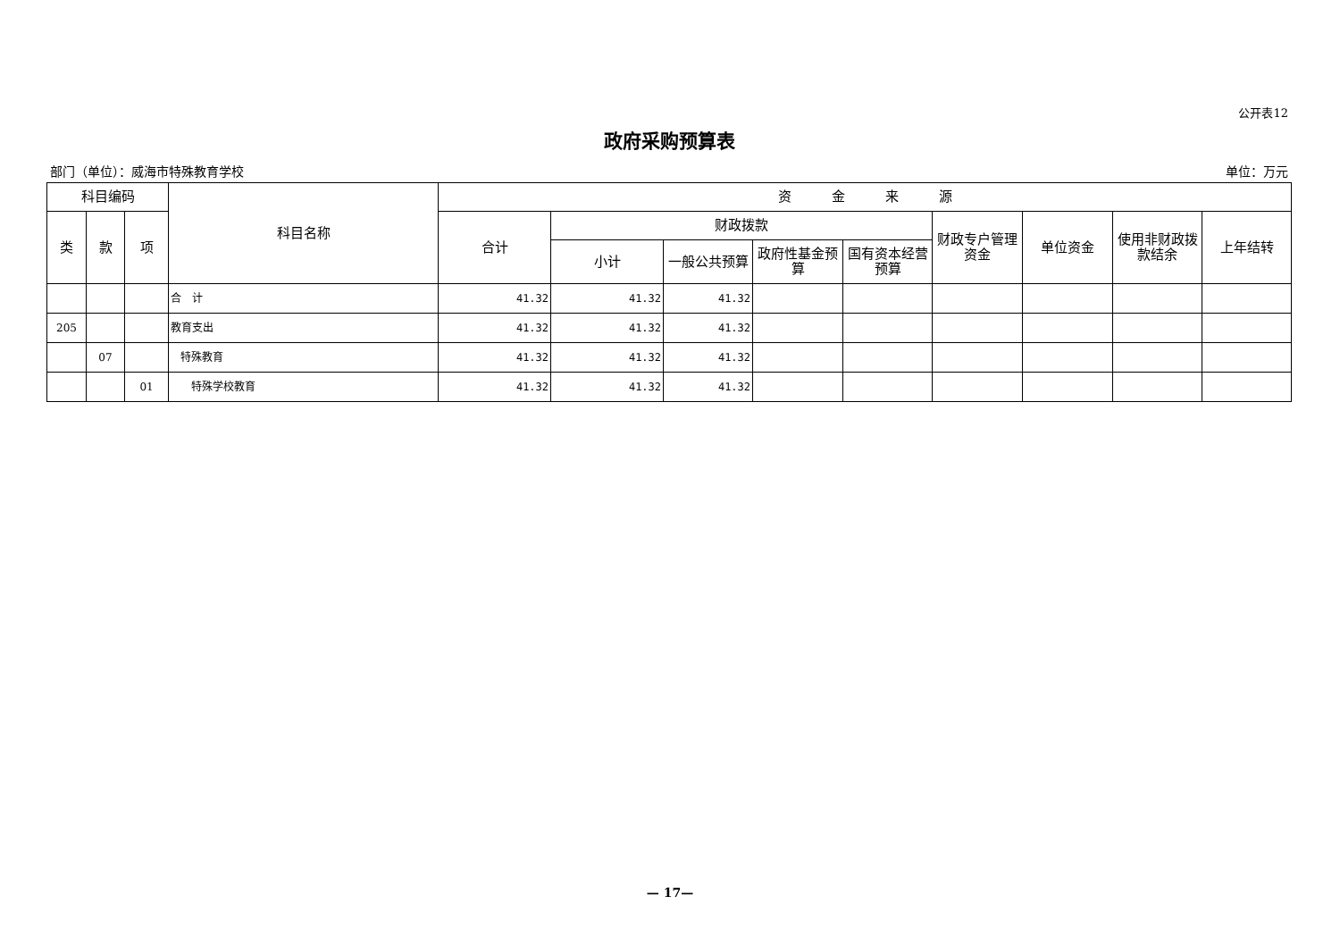公开表12
政府采购预算表
部门（单位）：威海市特殊教育学校 单位：万元
| 科目编码 | | | 科目名称 | 资 金 来 源 | | | | | | | | |
| --- | --- | --- | --- | --- | --- | --- | --- | --- | --- | --- | --- | --- |
| 类 | 款 | 项 | | 合计 | 财政拨款 | | | | 财政专户管理资金 | 单位资金 | 使用非财政拨款结余 | 上年结转 |
| | | | | | 小计 | 一般公共预算 | 政府性基金预算 | 国有资本经营预算 | | | | |
| | | | 合 计 | 41.32 | 41.32 | 41.32 | | | | | | |
| 205 | | | 教育支出 | 41.32 | 41.32 | 41.32 | | | | | | |
| | 07 | | 特殊教育 | 41.32 | 41.32 | 41.32 | | | | | | |
| | | 01 | 特殊学校教育 | 41.32 | 41.32 | 41.32 | | | | | | |
— 17—